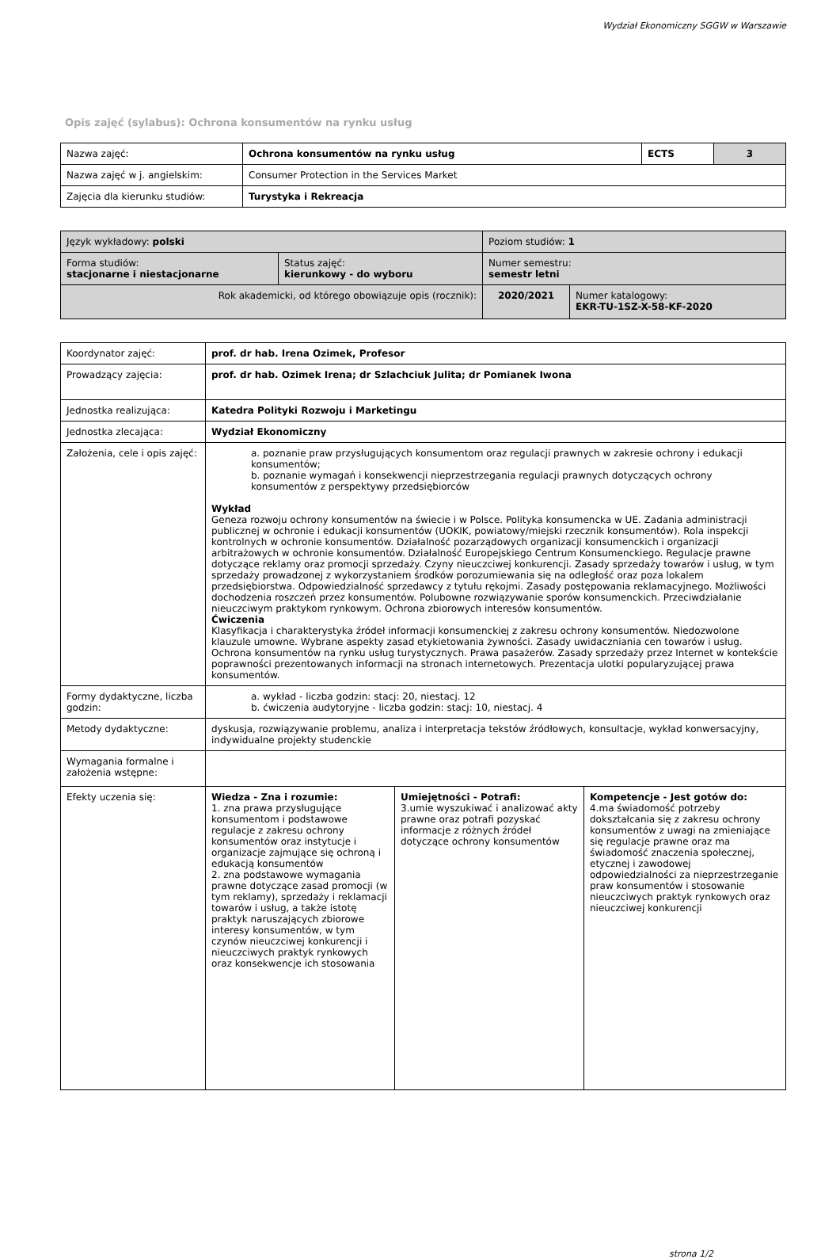Wydział Ekonomiczny SGGW w Warszawie
Opis zajęć (sylabus): Ochrona konsumentów na rynku usług
| Nazwa zajęć: | Ochrona konsumentów na rynku usług | ECTS | 3 |
| Nazwa zajęć w j. angielskim: | Consumer Protection in the Services Market | | |
| Zajęcia dla kierunku studiów: | Turystyka i Rekreacja | | |
| Język wykładowy: polski | | Poziom studiów: 1 | |
| Forma studiów: stacjonarne i niestacjonarne | Status zajęć: kierunkowy - do wyboru | Numer semestru: semestr letni | |
| Rok akademicki, od którego obowiązuje opis (rocznik): | | 2020/2021 | Numer katalogowy: EKR-TU-1SZ-X-58-KF-2020 |
| Koordynator zajęć: | prof. dr hab. Irena Ozimek, Profesor | | |
| Prowadzący zajęcia: | prof. dr hab. Ozimek Irena; dr Szlachciuk Julita; dr Pomianek Iwona | | |
| Jednostka realizująca: | Katedra Polityki Rozwoju i Marketingu | | |
| Jednostka zlecająca: | Wydział Ekonomiczny | | |
| Założenia, cele i opis zajęć: | a. poznanie praw przysługujących konsumentom oraz regulacji prawnych w zakresie ochrony i edukacji konsumentów; b. poznanie wymagań i konsekwencji nieprzestrzegania regulacji prawnych dotyczących ochrony konsumentów z perspektywy przedsiębiorców Wykład Geneza rozwoju ochrony konsumentów na świecie i w Polsce. Polityka konsumencka w UE. Zadania administracji publicznej w ochronie i edukacji konsumentów (UOKIK, powiatowy/miejski rzecznik konsumentów). Rola inspekcji kontrolnych w ochronie konsumentów. Działalność pozarządowych organizacji konsumenckich i organizacji arbitrażowych w ochronie konsumentów. Działalność Europejskiego Centrum Konsumenckiego. Regulacje prawne dotyczące reklamy oraz promocji sprzedaży. Czyny nieuczciwej konkurencji. Zasady sprzedaży towarów i usług, w tym sprzedaży prowadzonej z wykorzystaniem środków porozumiewania się na odległość oraz poza lokalem przedsiębiorstwa. Odpowiedzialność sprzedawcy z tytułu rękojmi. Zasady postępowania reklamacyjnego. Możliwości dochodzenia roszczeń przez konsumentów. Polubowne rozwiązywanie sporów konsumenckich. Przeciwdziałanie nieuczciwym praktykom rynkowym. Ochrona zbiorowych interesów konsumentów. Ćwiczenia Klasyfikacja i charakterystyka źródeł informacji konsumenckiej z zakresu ochrony konsumentów. Niedozwolone klauzule umowne. Wybrane aspekty zasad etykietowania żywności. Zasady uwidaczniania cen towarów i usług. Ochrona konsumentów na rynku usług turystycznych. Prawa pasażerów. Zasady sprzedaży przez Internet w kontekście poprawności prezentowanych informacji na stronach internetowych. Prezentacja ulotki popularyzującej prawa konsumentów. | | |
| Formy dydaktyczne, liczba godzin: | a. wykład - liczba godzin: stacj: 20, niestacj. 12 b. ćwiczenia audytoryjne - liczba godzin: stacj: 10, niestacj. 4 | | |
| Metody dydaktyczne: | dyskusja, rozwiązywanie problemu, analiza i interpretacja tekstów źródłowych, konsultacje, wykład konwersacyjny, indywidualne projekty studenckie | | |
| Wymagania formalne i założenia wstępne: | | | |
| Efekty uczenia się: | Wiedza - Zna i rozumie: 1. zna prawa przysługujące konsumentom i podstawowe regulacje z zakresu ochrony konsumentów oraz instytucje i organizacje zajmujące się ochroną i edukacją konsumentów 2. zna podstawowe wymagania prawne dotyczące zasad promocji (w tym reklamy), sprzedaży i reklamacji towarów i usług, a także istotę praktyk naruszających zbiorowe interesy konsumentów, w tym czynów nieuczciwej konkurencji i nieuczciwych praktyk rynkowych oraz konsekwencje ich stosowania | Umiejętności - Potrafi: 3.umie wyszukiwać i analizować akty prawne oraz potrafi pozyskać informacje z różnych źródeł dotyczące ochrony konsumentów | Kompetencje - Jest gotów do: 4.ma świadomość potrzeby dokształcania się z zakresu ochrony konsumentów z uwagi na zmieniające się regulacje prawne oraz ma świadomość znaczenia społecznej, etycznej i zawodowej odpowiedzialności za nieprzestrzeganie praw konsumentów i stosowanie nieuczciwych praktyk rynkowych oraz nieuczciwej konkurencji |
strona 1/2